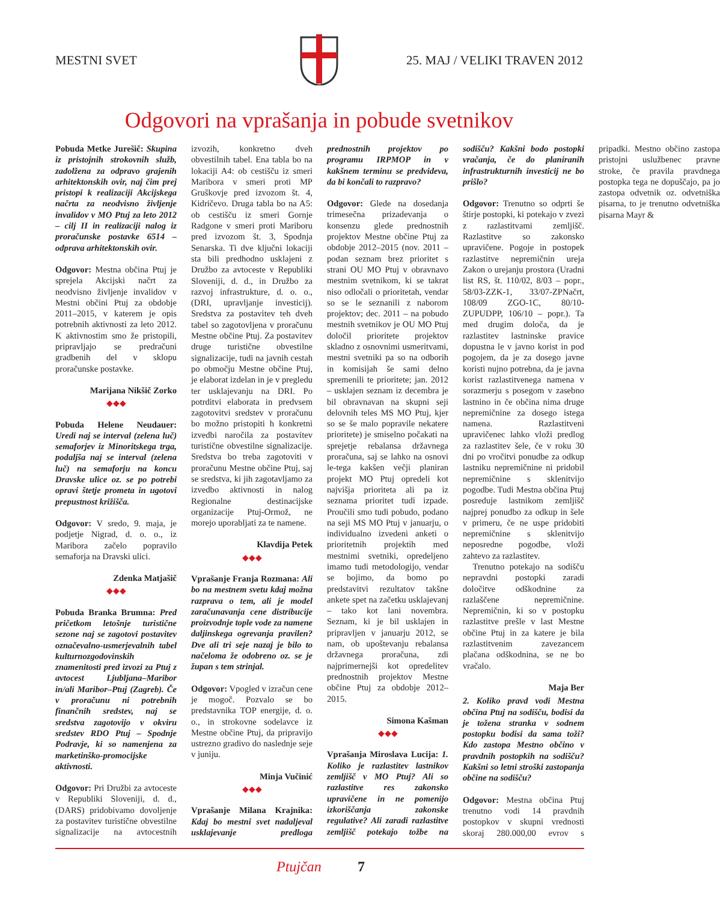MESTNI SVET 25. MAJ / VELIKI TRAVEN 2012
Odgovori na vprašanja in pobude svetnikov
Pobuda Metke Jurešič: Skupina iz pristojnih strokovnih služb, zadolžena za odpravo grajenih arhitektonskih ovir, naj čim prej pristopi k realizaciji Akcijskega načrta za neodvisno življenje invalidov v MO Ptuj za leto 2012 – cilj II in realizaciji nalog iz proračunske postavke 6514 – odprava arhitektonskih ovir.
Odgovor: Mestna občina Ptuj je sprejela Akcijski načrt za neodvisno življenje invalidov v Mestni občini Ptuj za obdobje 2011–2015, v katerem je opis potrebnih aktivnosti za leto 2012. K aktivnostim smo že pristopili, pripravljajo se predračuni gradbenih del v sklopu proračunske postavke.
Marijana Nikšič Zorko
◆◆◆
Pobuda Helene Neudauer: Uredi naj se interval (zelena luč) semaforjev iz Minoritskega trga, podaljša naj se interval (zelena luč) na semaforju na koncu Dravske ulice oz. se po potrebi opravi štetje prometa in ugotovi prepustnost križišča.
Odgovor: V sredo, 9. maja, je podjetje Nigrad, d. o. o., iz Maribora začelo popravilo semaforja na Dravski ulici.
Zdenka Matjašič
◆◆◆
Pobuda Branka Brumna: Pred pričetkom letošnje turistične sezone naj se zagotovi postavitev označevalno-usmerjevalnih tabel kulturnozgodovinskih znamenitosti pred izvozi za Ptuj z avtocest Ljubljana–Maribor in/ali Maribor–Ptuj (Zagreb). Če v proračunu ni potrebnih finančnih sredstev, naj se sredstva zagotovijo v okviru sredstev RDO Ptuj – Spodnje Podravje, ki so namenjena za marketinško-promocijske aktivnosti.
Odgovor: Pri Družbi za avtoceste v Republiki Sloveniji, d. d., (DARS) pridobivamo dovoljenje za postavitev turistične obvestilne signalizacije na avtocestnih izvozih, konkretno dveh obvestilnih tabel. Ena tabla bo na lokaciji A4: ob cestišču iz smeri Maribora v smeri proti MP Gruškovje pred izvozom št. 4, Kidričevo. Druga tabla bo na A5: ob cestišču iz smeri Gornje Radgone v smeri proti Mariboru pred izvozom št. 3, Spodnja Senarska. Ti dve ključni lokaciji sta bili predhodno usklajeni z Družbo za avtoceste v Republiki Sloveniji, d. d., in Družbo za razvoj infrastrukture, d. o. o., (DRI, upravljanje investicij). Sredstva za postavitev teh dveh tabel so zagotovljena v proračunu Mestne občine Ptuj. Za postavitev druge turistične obvestilne signalizacije, tudi na javnih cestah po območju Mestne občine Ptuj, je elaborat izdelan in je v pregledu ter usklajevanju na DRI. Po potrditvi elaborata in predvsem zagotovitvi sredstev v proračunu bo možno pristopiti h konkretni izvedbi naročila za postavitev turistične obvestilne signalizacije. Sredstva bo treba zagotoviti v proračunu Mestne občine Ptuj, saj se sredstva, ki jih zagotavljamo za izvedbo aktivnosti in nalog Regionalne destinacijske organizacije Ptuj-Ormož, ne morejo uporabljati za te namene.
Klavdija Petek
◆◆◆
Vprašanje Franja Rozmana: Ali bo na mestnem svetu kdaj možna razprava o tem, ali je model zaračunavanja cene distribucije proizvodnje tople vode za namene daljinskega ogrevanja pravilen? Dve ali tri seje nazaj je bilo to načeloma že odobreno oz. se je župan s tem strinjal.
Odgovor: Vpogled v izračun cene je mogoč. Pozvalo se bo predstavnika TOP energije, d. o. o., in strokovne sodelavce iz Mestne občine Ptuj, da pripravijo ustrezno gradivo do naslednje seje v juniju.
Minja Vučinić
◆◆◆
Vprašanje Milana Krajnika: Kdaj bo mestni svet nadaljeval usklajevanje predloga prednostnih projektov po programu IRPMOP in v kakšnem terminu se predvideva, da bi končali to razpravo?
Odgovor: Glede na dosedanja trimesečna prizadevanja o konsenzu glede prednostnih projektov Mestne občine Ptuj za obdobje 2012–2015 (nov. 2011 – podan seznam brez prioritet s strani OU MO Ptuj v obravnavo mestnim svetnikom, ki se takrat niso odločali o prioritetah, vendar so se le seznanili z naborom projektov; dec. 2011 – na pobudo mestnih svetnikov je OU MO Ptuj določil prioritete projektov skladno z osnovnimi usmeritvami, mestni svetniki pa so na odborih in komisijah še sami delno spremenili te prioritete; jan. 2012 – usklajen seznam iz decembra je bil obravnavan na skupni seji delovnih teles MS MO Ptuj, kjer so se še malo popravile nekatere prioritete) je smiselno počakati na sprejetje rebalansa državnega proračuna, saj se lahko na osnovi le-tega kakšen večji planiran projekt MO Ptuj opredeli kot najvišja prioriteta ali pa iz seznama prioritet tudi izpade. Proučili smo tudi pobudo, podano na seji MS MO Ptuj v januarju, o individualno izvedeni anketi o prioritetnih projektih med mestnimi svetniki, opredeljeno imamo tudi metodologijo, vendar se bojimo, da bomo po predstavitvi rezultatov takšne ankete spet na začetku usklajevanj – tako kot lani novembra. Seznam, ki je bil usklajen in pripravljen v januarju 2012, se nam, ob upoštevanju rebalansa državnega proračuna, zdi najprimernejši kot opredelitev prednostnih projektov Mestne občine Ptuj za obdobje 2012–2015.
Simona Kašman
◆◆◆
Vprašanja Miroslava Lucija: 1. Koliko je razlastitev lastnikov zemljišč v MO Ptuj? Ali so razlastitve res zakonsko upravičene in ne pomenijo izkoriščanja zakonske regulative? Ali zaradi razlastitve zemljišč potekajo tožbe na sodišču? Kakšni bodo postopki vračanja, če do planiranih infrastrukturnih investicij ne bo prišlo?
Odgovor: Trenutno so odprti še štirje postopki, ki potekajo v zvezi z razlastitvami zemljišč. Razlastitve so zakonsko upravičene. Pogoje in postopek razlastitve nepremičnin ureja Zakon o urejanju prostora (Uradni list RS, št. 110/02, 8/03 – popr., 58/03-ZZK-1, 33/07-ZPNačrt, 108/09 ZGO-1C, 80/10-ZUPUDPP, 106/10 – popr.). Ta med drugim določa, da je razlastitev lastninske pravice dopustna le v javno korist in pod pogojem, da je za dosego javne koristi nujno potrebna, da je javna korist razlastitvenega namena v sorazmerju s posegom v zasebno lastnino in če občina nima druge nepremičnine za dosego istega namena. Razlastitveni upravičenec lahko vloži predlog za razlastitev šele, če v roku 30 dni po vročitvi ponudbe za odkup lastniku nepremičnine ni pridobil nepremičnine s sklenitvijo pogodbe. Tudi Mestna občina Ptuj posreduje lastnikom zemljišč najprej ponudbo za odkup in šele v primeru, če ne uspe pridobiti nepremičnine s sklenitvijo neposredne pogodbe, vloži zahtevo za razlastitev.
Trenutno potekajo na sodišču nepravdni postopki zaradi določitve odškodnine za razlaščene nepremičnine. Nepremičnin, ki so v postopku razlastitve prešle v last Mestne občine Ptuj in za katere je bila razlastitvenim zavezancem plačana odškodnina, se ne bo vračalo.
Maja Ber
2. Koliko pravd vodi Mestna občina Ptuj na sodišču, bodisi da je tožena stranka v sodnem postopku bodisi da sama toži? Kdo zastopa Mestno občino v pravdnih postopkih na sodišču? Kakšni so letni stroški zastopanja občine na sodišču?
Odgovor: Mestna občina Ptuj trenutno vodi 14 pravdnih postopkov v skupni vrednosti skoraj 280.000,00 evrov s pripadki. Mestno občino zastopa pristojni uslužbenec pravne stroke, če pravila pravdnega postopka tega ne dopuščajo, pa jo zastopa odvetnik oz. odvetniška pisarna, to je trenutno odvetniška pisarna Mayr &
Ptujčan 7